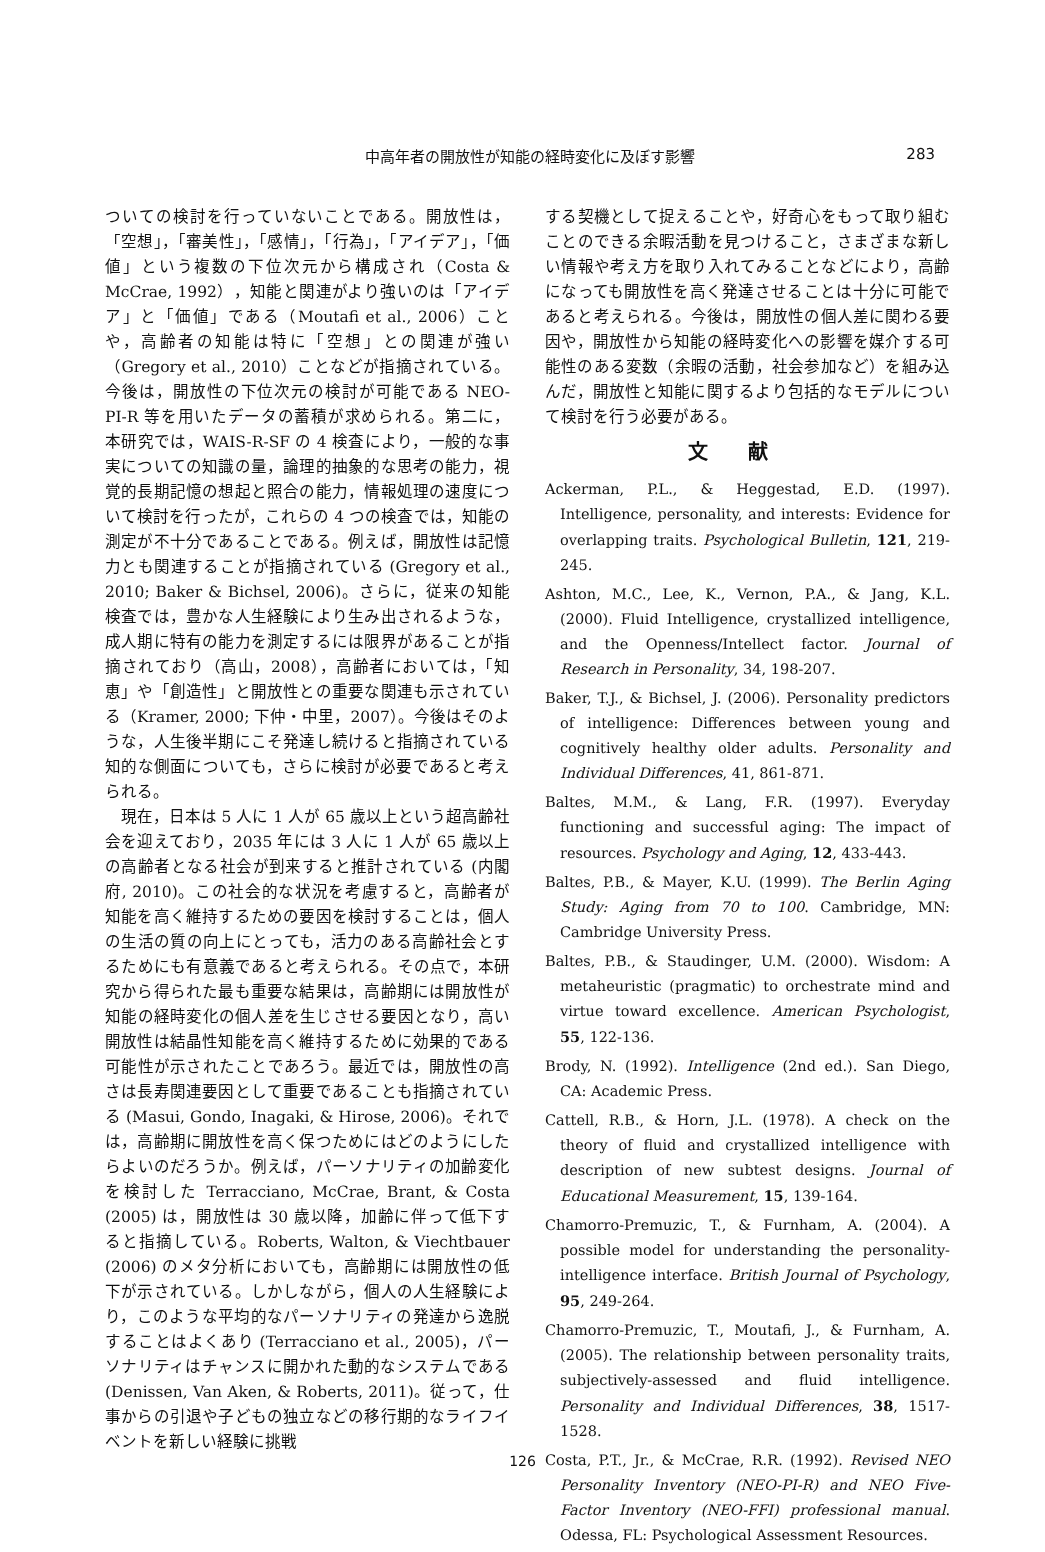中高年者の開放性が知能の経時変化に及ぼす影響 283
ついての検討を行っていないことである。開放性は，「空想」，「審美性」，「感情」，「行為」，「アイデア」，「価値」という複数の下位次元から構成され（Costa & McCrae, 1992），知能と関連がより強いのは「アイデア」と「価値」である（Moutafi et al., 2006）ことや，高齢者の知能は特に「空想」との関連が強い（Gregory et al., 2010）ことなどが指摘されている。今後は，開放性の下位次元の検討が可能である NEO-PI-R 等を用いたデータの蓄積が求められる。第二に，本研究では，WAIS-R-SF の 4 検査により，一般的な事実についての知識の量，論理的抽象的な思考の能力，視覚的長期記憶の想起と照合の能力，情報処理の速度について検討を行ったが，これらの 4 つの検査では，知能の測定が不十分であることである。例えば，開放性は記憶力とも関連することが指摘されている (Gregory et al., 2010; Baker & Bichsel, 2006)。さらに，従来の知能検査では，豊かな人生経験により生み出されるような，成人期に特有の能力を測定するには限界があることが指摘されており（高山，2008），高齢者においては，「知恵」や「創造性」と開放性との重要な関連も示されている（Kramer, 2000; 下仲・中里，2007）。今後はそのような，人生後半期にこそ発達し続けると指摘されている知的な側面についても，さらに検討が必要であると考えられる。
 現在，日本は 5 人に 1 人が 65 歳以上という超高齢社会を迎えており，2035 年には 3 人に 1 人が 65 歳以上の高齢者となる社会が到来すると推計されている (内閣府, 2010)。この社会的な状況を考慮すると，高齢者が知能を高く維持するための要因を検討することは，個人の生活の質の向上にとっても，活力のある高齢社会とするためにも有意義であると考えられる。その点で，本研究から得られた最も重要な結果は，高齢期には開放性が知能の経時変化の個人差を生じさせる要因となり，高い開放性は結晶性知能を高く維持するために効果的である可能性が示されたことであろう。最近では，開放性の高さは長寿関連要因として重要であることも指摘されている (Masui, Gondo, Inagaki, & Hirose, 2006)。それでは，高齢期に開放性を高く保つためにはどのようにしたらよいのだろうか。例えば，パーソナリティの加齢変化を検討した Terracciano, McCrae, Brant, & Costa (2005) は，開放性は 30 歳以降，加齢に伴って低下すると指摘している。Roberts, Walton, & Viechtbauer (2006) のメタ分析においても，高齢期には開放性の低下が示されている。しかしながら，個人の人生経験により，このような平均的なパーソナリティの発達から逸脱することはよくあり (Terracciano et al., 2005)，パーソナリティはチャンスに開かれた動的なシステムである (Denissen, Van Aken, & Roberts, 2011)。従って，仕事からの引退や子どもの独立などの移行期的なライフイベントを新しい経験に挑戦
する契機として捉えることや，好奇心をもって取り組むことのできる余暇活動を見つけること，さまざまな新しい情報や考え方を取り入れてみることなどにより，高齢になっても開放性を高く発達させることは十分に可能であると考えられる。今後は，開放性の個人差に関わる要因や，開放性から知能の経時変化への影響を媒介する可能性のある変数（余暇の活動，社会参加など）を組み込んだ，開放性と知能に関するより包括的なモデルについて検討を行う必要がある。
文献
Ackerman, P.L., & Heggestad, E.D. (1997). Intelligence, personality, and interests: Evidence for overlapping traits. Psychological Bulletin, 121, 219-245.
Ashton, M.C., Lee, K., Vernon, P.A., & Jang, K.L. (2000). Fluid Intelligence, crystallized intelligence, and the Openness/Intellect factor. Journal of Research in Personality, 34, 198-207.
Baker, T.J., & Bichsel, J. (2006). Personality predictors of intelligence: Differences between young and cognitively healthy older adults. Personality and Individual Differences, 41, 861-871.
Baltes, M.M., & Lang, F.R. (1997). Everyday functioning and successful aging: The impact of resources. Psychology and Aging, 12, 433-443.
Baltes, P.B., & Mayer, K.U. (1999). The Berlin Aging Study: Aging from 70 to 100. Cambridge, MN: Cambridge University Press.
Baltes, P.B., & Staudinger, U.M. (2000). Wisdom: A metaheuristic (pragmatic) to orchestrate mind and virtue toward excellence. American Psychologist, 55, 122-136.
Brody, N. (1992). Intelligence (2nd ed.). San Diego, CA: Academic Press.
Cattell, R.B., & Horn, J.L. (1978). A check on the theory of fluid and crystallized intelligence with description of new subtest designs. Journal of Educational Measurement, 15, 139-164.
Chamorro-Premuzic, T., & Furnham, A. (2004). A possible model for understanding the personality- intelligence interface. British Journal of Psychology, 95, 249-264.
Chamorro-Premuzic, T., Moutafi, J., & Furnham, A. (2005). The relationship between personality traits, subjectively-assessed and fluid intelligence. Personality and Individual Differences, 38, 1517-1528.
Costa, P.T., Jr., & McCrae, R.R. (1992). Revised NEO Personality Inventory (NEO-PI-R) and NEO Five-Factor Inventory (NEO-FFI) professional manual. Odessa, FL: Psychological Assessment Resources.
126